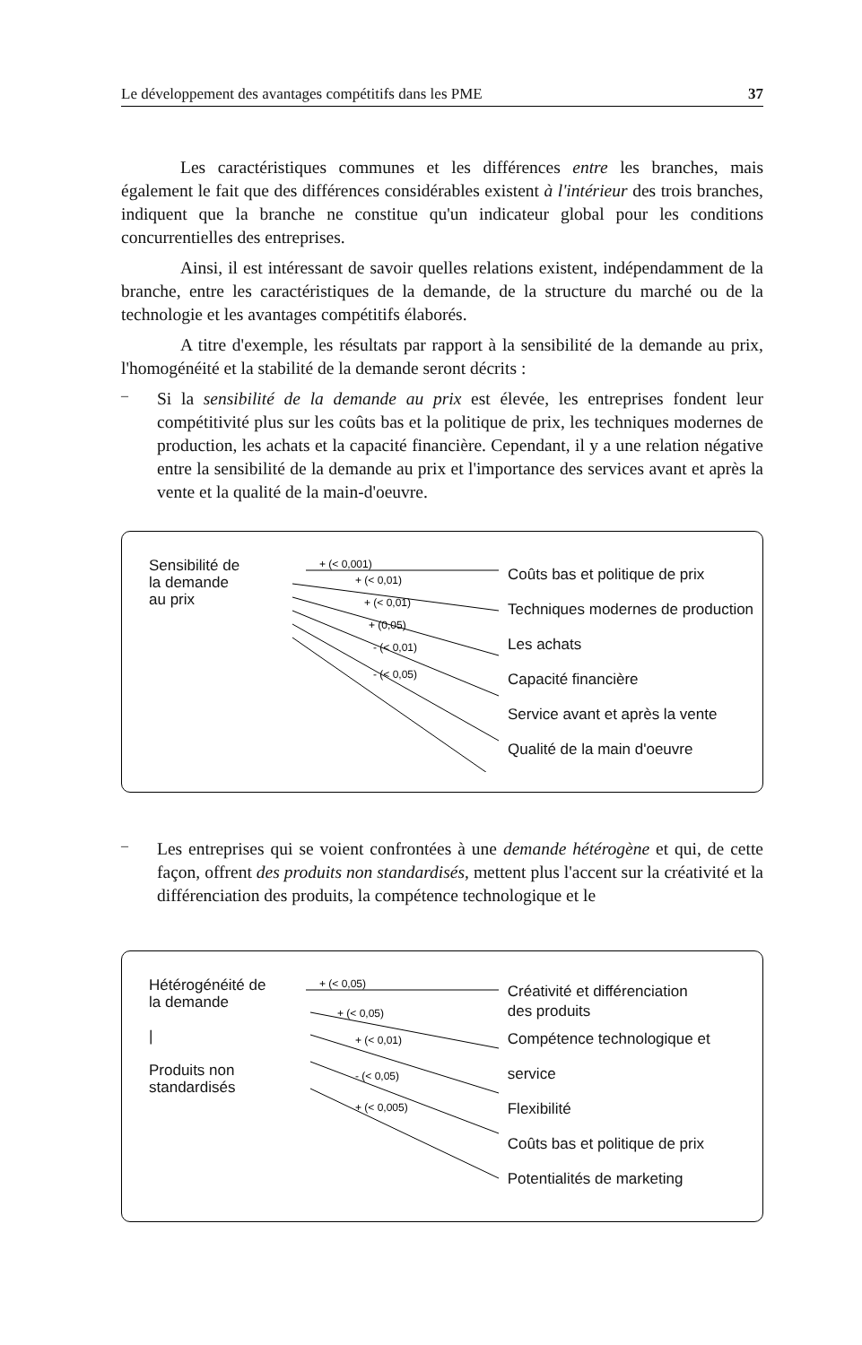Le développement des avantages compétitifs dans les PME 37
Les caractéristiques communes et les différences entre les branches, mais également le fait que des différences considérables existent à l'intérieur des trois branches, indiquent que la branche ne constitue qu'un indicateur global pour les conditions concurrentielles des entreprises.
Ainsi, il est intéressant de savoir quelles relations existent, indépendamment de la branche, entre les caractéristiques de la demande, de la structure du marché ou de la technologie et les avantages compétitifs élaborés.
A titre d'exemple, les résultats par rapport à la sensibilité de la demande au prix, l'homogénéité et la stabilité de la demande seront décrits :
–
Si la sensibilité de la demande au prix est élevée, les entreprises fondent leur compétitivité plus sur les coûts bas et la politique de prix, les techniques modernes de production, les achats et la capacité financière. Cependant, il y a une relation négative entre la sensibilité de la demande au prix et l'importance des services avant et après la vente et la qualité de la main-d'oeuvre.
Sensibilité de
la demande
au prix
+ (< 0,001)
+ (< 0,01)
+ (< 0,01)
+ (0,05)
- (< 0,01)
- (< 0,05)
Coûts bas et politique de prix
Techniques modernes de production
Les achats
Capacité financière
Service avant et après la vente
Qualité de la main d'oeuvre
–
Les entreprises qui se voient confrontées à une demande hétérogène et qui, de cette façon, offrent des produits non standardisés, mettent plus l'accent sur la créativité et la différenciation des produits, la compétence technologique et le
Hétérogénéité de
la demande
|
Produits non
standardisés
+ (< 0,05)
+ (< 0,05)
+ (< 0,01)
- (< 0,05)
+ (< 0,005)
Créativité et différenciation
des produits
Compétence technologique et service
Flexibilité
Coûts bas et politique de prix
Potentialités de marketing